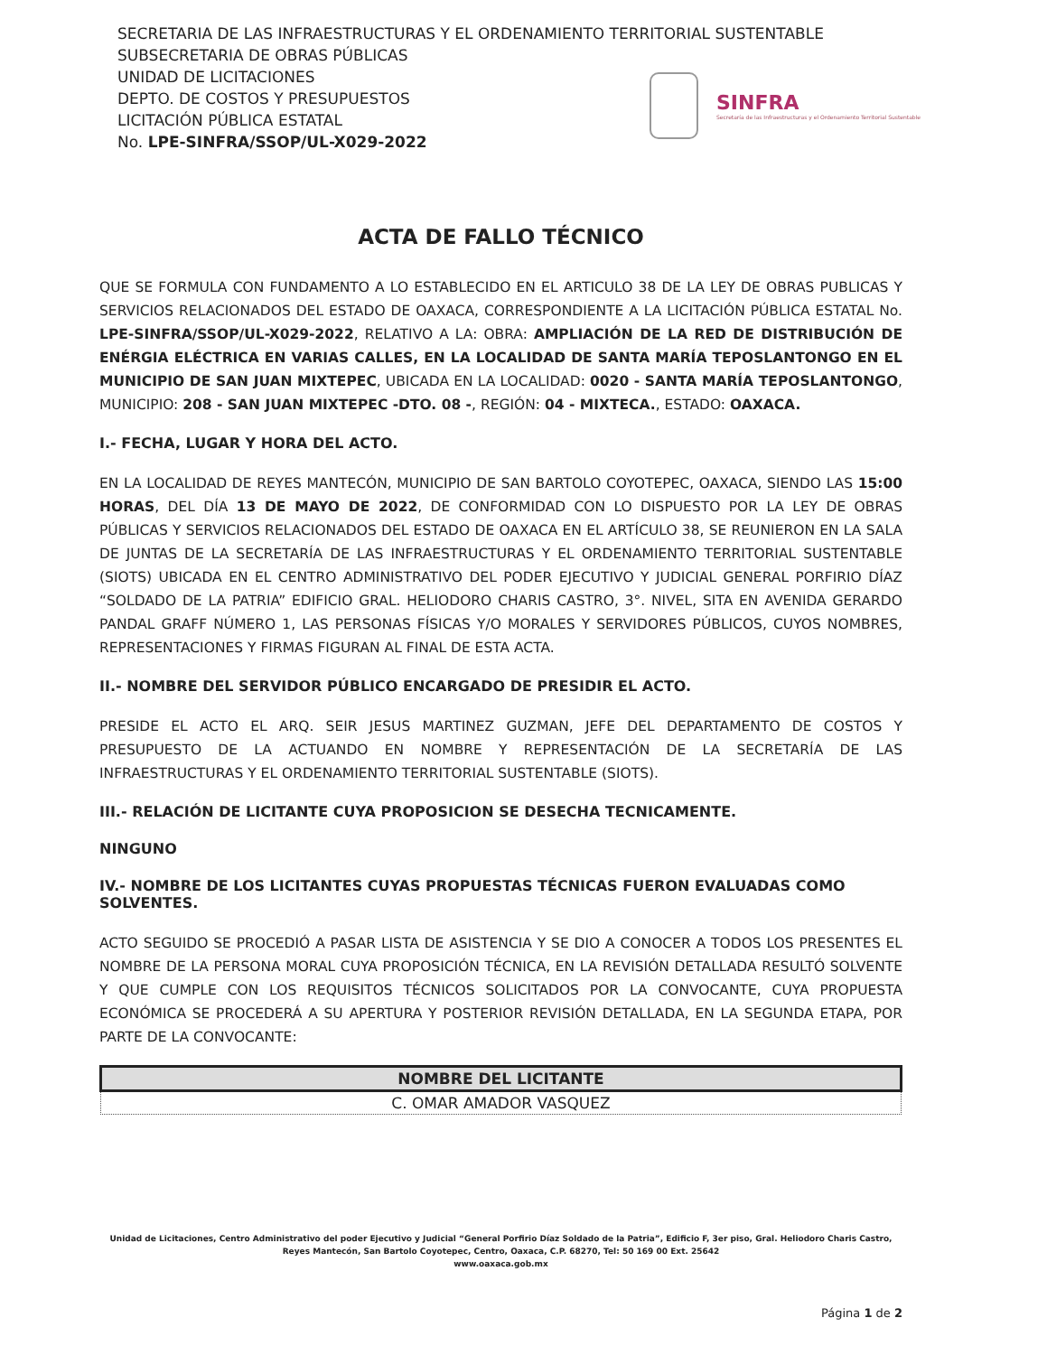SECRETARIA DE LAS INFRAESTRUCTURAS Y EL ORDENAMIENTO TERRITORIAL SUSTENTABLE
SUBSECRETARIA DE OBRAS PÚBLICAS
UNIDAD DE LICITACIONES
DEPTO. DE COSTOS Y PRESUPUESTOS
LICITACIÓN PÚBLICA ESTATAL
No. LPE-SINFRA/SSOP/UL-X029-2022
SINFRA
Secretaría de las Infraestructuras y el Ordenamiento Territorial Sustentable
ACTA DE FALLO TÉCNICO
QUE SE FORMULA CON FUNDAMENTO A LO ESTABLECIDO EN EL ARTICULO 38 DE LA LEY DE OBRAS PUBLICAS Y SERVICIOS RELACIONADOS DEL ESTADO DE OAXACA, CORRESPONDIENTE A LA LICITACIÓN PÚBLICA ESTATAL No. LPE-SINFRA/SSOP/UL-X029-2022, RELATIVO A LA: OBRA: AMPLIACIÓN DE LA RED DE DISTRIBUCIÓN DE ENÉRGIA ELÉCTRICA EN VARIAS CALLES, EN LA LOCALIDAD DE SANTA MARÍA TEPOSLANTONGO EN EL MUNICIPIO DE SAN JUAN MIXTEPEC, UBICADA EN LA LOCALIDAD: 0020 - SANTA MARÍA TEPOSLANTONGO, MUNICIPIO: 208 - SAN JUAN MIXTEPEC -DTO. 08 -, REGIÓN: 04 - MIXTECA., ESTADO: OAXACA.
I.- FECHA, LUGAR Y HORA DEL ACTO.
EN LA LOCALIDAD DE REYES MANTECÓN, MUNICIPIO DE SAN BARTOLO COYOTEPEC, OAXACA, SIENDO LAS 15:00 HORAS, DEL DÍA 13 DE MAYO DE 2022, DE CONFORMIDAD CON LO DISPUESTO POR LA LEY DE OBRAS PÚBLICAS Y SERVICIOS RELACIONADOS DEL ESTADO DE OAXACA EN EL ARTÍCULO 38, SE REUNIERON EN LA SALA DE JUNTAS DE LA SECRETARÍA DE LAS INFRAESTRUCTURAS Y EL ORDENAMIENTO TERRITORIAL SUSTENTABLE (SIOTS) UBICADA EN EL CENTRO ADMINISTRATIVO DEL PODER EJECUTIVO Y JUDICIAL GENERAL PORFIRIO DÍAZ “SOLDADO DE LA PATRIA” EDIFICIO GRAL. HELIODORO CHARIS CASTRO, 3°. NIVEL, SITA EN AVENIDA GERARDO PANDAL GRAFF NÚMERO 1, LAS PERSONAS FÍSICAS Y/O MORALES Y SERVIDORES PÚBLICOS, CUYOS NOMBRES, REPRESENTACIONES Y FIRMAS FIGURAN AL FINAL DE ESTA ACTA.
II.- NOMBRE DEL SERVIDOR PÚBLICO ENCARGADO DE PRESIDIR EL ACTO.
PRESIDE EL ACTO EL ARQ. SEIR JESUS MARTINEZ GUZMAN, JEFE DEL DEPARTAMENTO DE COSTOS Y PRESUPUESTO DE LA ACTUANDO EN NOMBRE Y REPRESENTACIÓN DE LA SECRETARÍA DE LAS INFRAESTRUCTURAS Y EL ORDENAMIENTO TERRITORIAL SUSTENTABLE (SIOTS).
III.- RELACIÓN DE LICITANTE CUYA PROPOSICION SE DESECHA TECNICAMENTE.
NINGUNO
IV.- NOMBRE DE LOS LICITANTES CUYAS PROPUESTAS TÉCNICAS FUERON EVALUADAS COMO SOLVENTES.
ACTO SEGUIDO SE PROCEDIÓ A PASAR LISTA DE ASISTENCIA Y SE DIO A CONOCER A TODOS LOS PRESENTES EL NOMBRE DE LA PERSONA MORAL CUYA PROPOSICIÓN TÉCNICA, EN LA REVISIÓN DETALLADA RESULTÓ SOLVENTE Y QUE CUMPLE CON LOS REQUISITOS TÉCNICOS SOLICITADOS POR LA CONVOCANTE, CUYA PROPUESTA ECONÓMICA SE PROCEDERÁ A SU APERTURA Y POSTERIOR REVISIÓN DETALLADA, EN LA SEGUNDA ETAPA, POR PARTE DE LA CONVOCANTE:
| NOMBRE DEL LICITANTE |
| --- |
| C. OMAR AMADOR VASQUEZ |
Unidad de Licitaciones, Centro Administrativo del poder Ejecutivo y Judicial “General Porfirio Díaz Soldado de la Patria”, Edificio F, 3er piso, Gral. Heliodoro Charis Castro, Reyes Mantecón, San Bartolo Coyotepec, Centro, Oaxaca, C.P. 68270, Tel: 50 169 00 Ext. 25642
www.oaxaca.gob.mx
Página 1 de 2